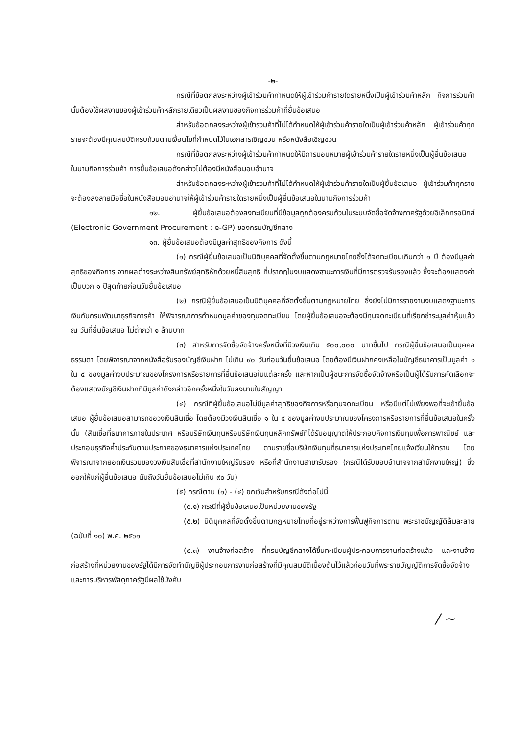-๒-
กรณีที่ข้อตกลงระหว่างผู้เข้าร่วมค้ากำหนดให้ผู้เข้าร่วมค้ารายใดรายหนึ่งเป็นผู้เข้าร่วมค้าหลัก กิจการร่วมค้านั้นต้องใช้ผลงานของผู้เข้าร่วมค้าหลักรายเดียวเป็นผลงานของกิจการร่วมค้าที่ยื่นข้อเสนอ
สำหรับข้อตกลงระหว่างผู้เข้าร่วมค้าที่ไม่ได้กำหนดให้ผู้เข้าร่วมค้ารายใดเป็นผู้เข้าร่วมค้าหลัก ผู้เข้าร่วมค้าทุกรายจะต้องมีคุณสมบัติครบถ้วนตามเงื่อนไขที่กำหนดไว้ในเอกสารเชิญชวน หรือหนังสือเชิญชวน
กรณีที่ข้อตกลงระหว่างผู้เข้าร่วมค้ากำหนดให้มีการมอบหมายผู้เข้าร่วมค้ารายใดรายหนึ่งเป็นผู้ยื่นข้อเสนอ ในนามกิจการร่วมค้า การยื่นข้อเสนอดังกล่าวไม่ต้องมีหนังสือมอบอำนาจ
สำหรับข้อตกลงระหว่างผู้เข้าร่วมค้าที่ไม่ได้กำหนดให้ผู้เข้าร่วมค้ารายใดเป็นผู้ยื่นข้อเสนอ ผู้เข้าร่วมค้าทุกรายจะต้องลงลายมือชื่อในหนังสือมอบอำนาจให้ผู้เข้าร่วมค้ารายใดรายหนึ่งเป็นผู้ยื่นข้อเสนอในนามกิจการร่วมค้า
๑๒. ผู้ยื่นข้อเสนอต้องลงทะเบียนที่มีข้อมูลถูกต้องครบถ้วนในระบบจัดซื้อจัดจ้างภาครัฐด้วยอิเล็กทรอนิกส์ (Electronic Government Procurement : e-GP) ของกรมบัญชีกลาง
๑๓. ผู้ยื่นข้อเสนอต้องมีมูลค่าสุทธิของกิจการ ดังนี้
(๑) กรณีผู้ยื่นข้อเสนอเป็นนิติบุคคลที่จัดตั้งขึ้นตามกฎหมายไทยซึ่งได้จดทะเบียนเกินกว่า ๑ ปี ต้องมีมูลค่าสุทธิของกิจการ จากผลต่างระหว่างสินทรัพย์สุทธิหักด้วยหนี้สินสุทธิ ที่ปรากฏในงบแสดงฐานะการเงินที่มีการตรวจรับรองแล้ว ซึ่งจะต้องแสดงค่าเป็นบวก ๑ ปีสุดท้ายก่อนวันยื่นข้อเสนอ
(๒) กรณีผู้ยื่นข้อเสนอเป็นนิติบุคคลที่จัดตั้งขึ้นตามกฎหมายไทย ซึ่งยังไม่มีการรายงานงบแสดงฐานะการเงินกับกรมพัฒนาธุรกิจการค้า ให้พิจารณาการกำหนดมูลค่าของทุนจดทะเบียน โดยผู้ยื่นข้อเสนอจะต้องมีทุนจดทะเบียนที่เรียกชำระมูลค่าหุ้นแล้ว ณ วันที่ยื่นข้อเสนอ ไม่ต่ำกว่า ๑ ล้านบาท
(๓) สำหรับการจัดซื้อจัดจ้างครั้งหนึ่งที่มีวงเงินเกิน ๕๐๐,๐๐๐ บาทขึ้นไป กรณีผู้ยื่นข้อเสนอเป็นบุคคลธรรมดา โดยพิจารณาจากหนังสือรับรองบัญชีเงินฝาก ไม่เกิน ๙๐ วันก่อนวันยื่นข้อเสนอ โดยต้องมีเงินฝากคงเหลือในบัญชีธนาคารเป็นมูลค่า ๑ ใน ๔ ของมูลค่างบประมาณของโครงการหรือรายการที่ยื่นข้อเสนอในแต่ละครั้ง และหากเป็นผู้ชนะการจัดซื้อจัดจ้างหรือเป็นผู้ได้รับการคัดเลือกจะต้องแสดงบัญชีเงินฝากที่มีมูลค่าดังกล่าวอีกครั้งหนึ่งในวันลงนามในสัญญา
(๔) กรณีที่ผู้ยื่นข้อเสนอไม่มีมูลค่าสุทธิของกิจการหรือทุนจดทะเบียน หรือมีแต่ไม่เพียงพอที่จะเข้ายื่นข้อเสนอ ผู้ยื่นข้อเสนอสามารถขอวงเงินสินเชื่อ โดยต้องมีวงเงินสินเชื่อ ๑ ใน ๔ ของมูลค่างบประมาณของโครงการหรือรายการที่ยื่นข้อเสนอในครั้งนั้น (สินเชื่อที่ธนาคารภายในประเทศ หรือบริษัทเงินทุนหรือบริษัทเงินทุนหลักทรัพย์ที่ได้รับอนุญาตให้ประกอบกิจการเงินทุนเพื่อการพาณิชย์ และประกอบธุรกิจค้ำประกันตามประกาศของธนาคารแห่งประเทศไทย ตามรายชื่อบริษัทเงินทุนที่ธนาคารแห่งประเทศไทยแจ้งเวียนให้ทราบ โดยพิจารณาจากยอดเงินรวมของวงเงินสินเชื่อที่สำนักงานใหญ่รับรอง หรือที่สำนักงานสาขารับรอง (กรณีได้รับมอบอำนาจจากสำนักงานใหญ่) ซึ่งออกให้แก่ผู้ยื่นข้อเสนอ นับถึงวันยื่นข้อเสนอไม่เกิน ๙๐ วัน)
(๕) กรณีตาม (๑) - (๔) ยกเว้นสำหรับกรณีดังต่อไปนี้
(๕.๑) กรณีที่ผู้ยื่นข้อเสนอเป็นหน่วยงานของรัฐ
(๕.๒) นิติบุคคลที่จัดตั้งขึ้นตามกฎหมายไทยที่อยู่ระหว่างการฟื้นฟูกิจการตาม พระราชบัญญัติล้มละลาย (ฉบับที่ ๑๐) พ.ศ. ๒๕๖๑
(๕.๓) งานจ้างก่อสร้าง ที่กรมบัญชีกลางได้ขึ้นทะเบียนผู้ประกอบการงานก่อสร้างแล้ว และงานจ้างก่อสร้างที่หน่วยงานของรัฐได้มีการจัดทำบัญชีผู้ประกอบการงานก่อสร้างที่มีคุณสมบัติเบื้องต้นไว้แล้วก่อนวันที่พระราชบัญญัติการจัดซื้อจัดจ้างและการบริหารพัสดุภาครัฐมีผลใช้บังคับ
/ ~